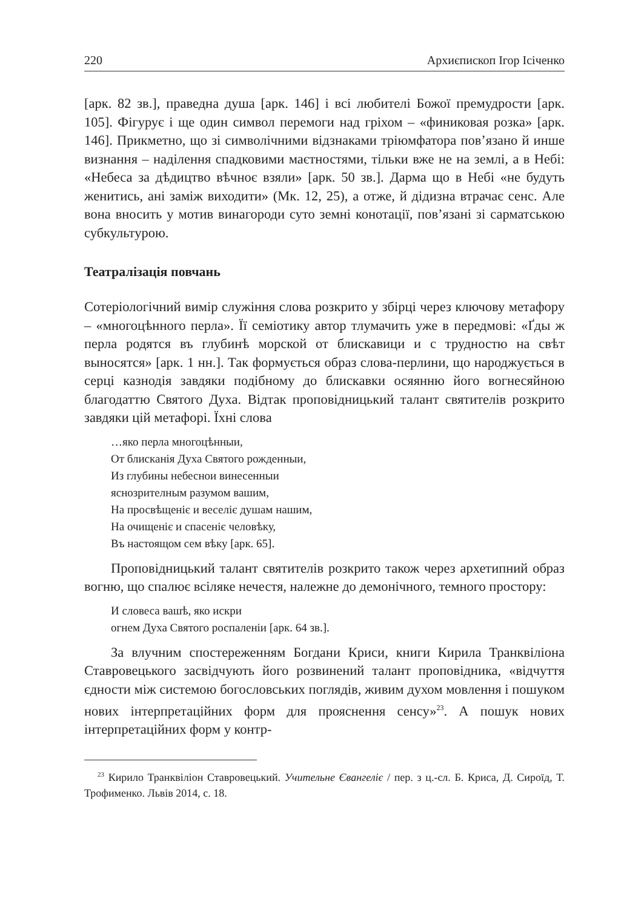220 Архиєпископ Ігор Ісіченко
[арк. 82 зв.], праведна душа [арк. 146] і всі любителі Божої премудрости [арк. 105]. Фігурує і ще один символ перемоги над гріхом – «финиковая розка» [арк. 146]. Прикметно, що зі символічними відзнаками тріюмфатора пов’язано й инше визнання – наділення спадковими маєтностями, тільки вже не на землі, а в Небі: «Небеса за дѣдицтво вѣчноє взяли» [арк. 50 зв.]. Дарма що в Небі «не будуть женитись, ані заміж виходити» (Мк. 12, 25), а отже, й дідизна втрачає сенс. Але вона вносить у мотив винагороди суто земні конотації, пов’язані зі сарматською субкультурою.
Театралізація повчань
Сотеріологічний вимір служіння слова розкрито у збірці через ключову метафору – «многоцѣнного перла». Її семіотику автор тлумачить уже в передмові: «Ґды ж перла родятся въ глубинѣ морской от блискавици и с трудностю на свѣт выносятся» [арк. 1 нн.]. Так формується образ слова-перлини, що народжується в серці казнодія завдяки подібному до блискавки осяянню його вогнесяйною благодаттю Святого Духа. Відтак проповідницький талант святителів розкрито завдяки цій метафорі. Їхні слова
…яко перла многоцѣнныи,
От блисканія Духа Святого рожденныи,
Из глубины небеснои винесенныи
яснозрителным разумом вашим,
На просвѣщеніє и веселіє душам нашим,
На очищеніє и спасеніє человѣку,
Въ настоящом сем вѣку [арк. 65].
Проповідницький талант святителів розкрито також через архетипний образ вогню, що спалює всіляке нечестя, належне до демонічного, темного простору:
И словеса вашѣ, яко искри
огнем Духа Святого роспаленіи [арк. 64 зв.].
За влучним спостереженням Богдани Криси, книги Кирила Транквіліона Ставровецького засвідчують його розвинений талант проповідника, «відчуття єдности між системою богословських поглядів, живим духом мовлення і пошуком нових інтерпретаційних форм для прояснення сенсу»<sup>23</sup>. А пошук нових інтерпретаційних форм у контр-
<sup>23</sup> Кирило Транквіліон Ставровецький. Учительне Євангеліє / пер. з ц.-сл. Б. Криса, Д. Сироїд, Т. Трофименко. Львів 2014, с. 18.